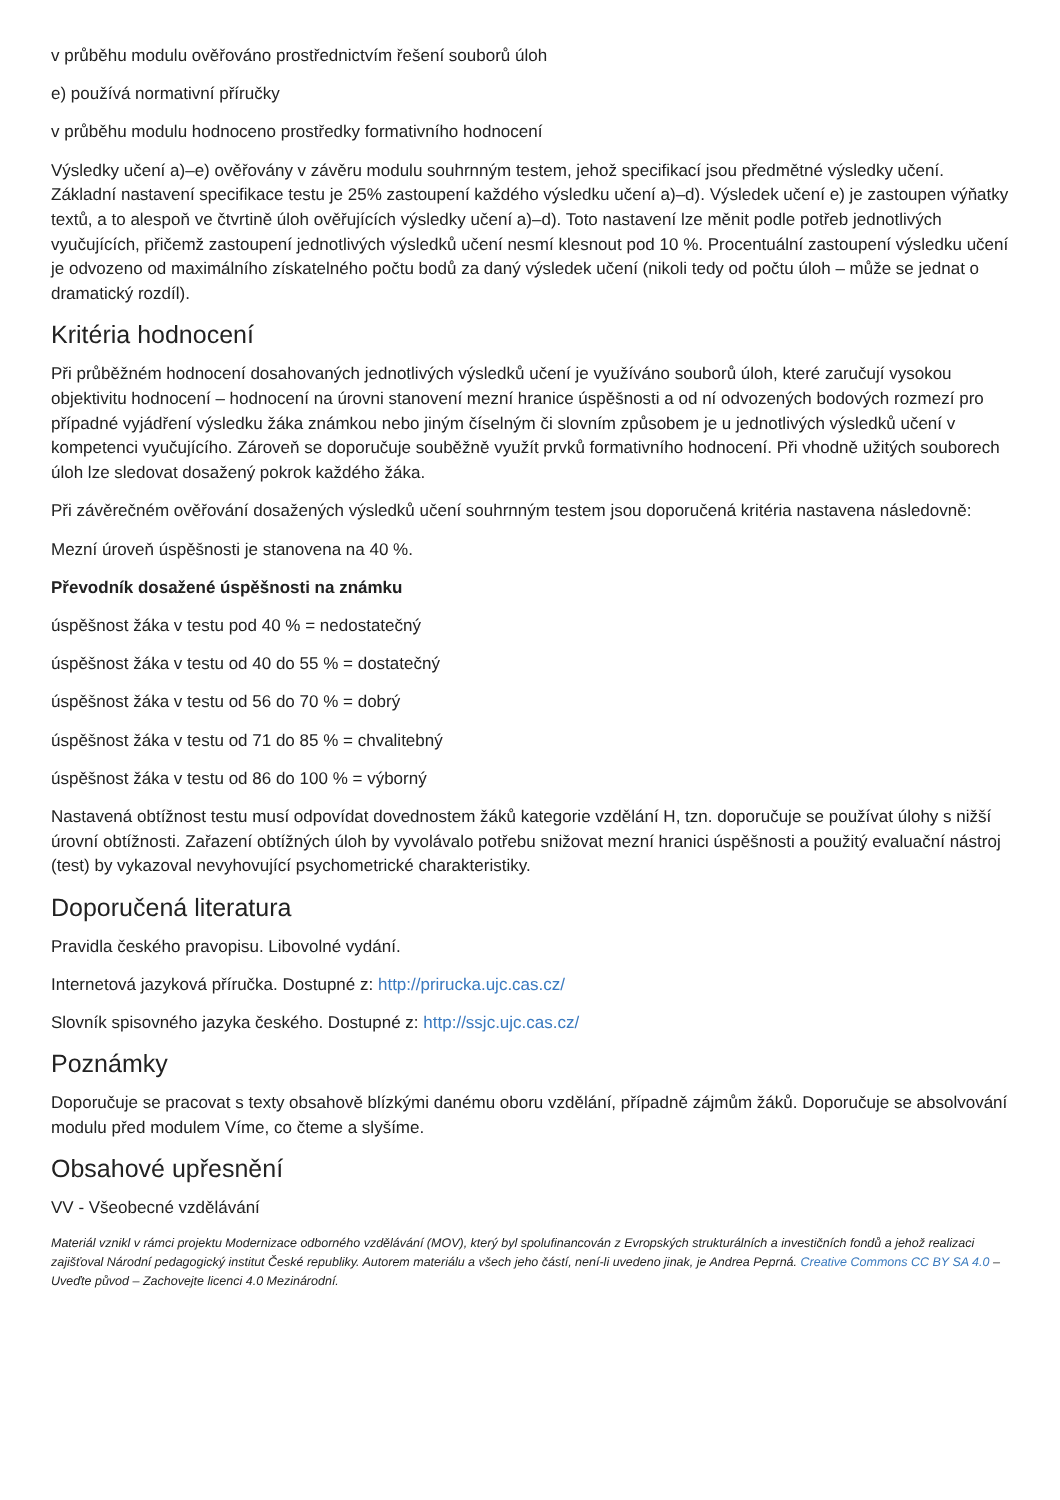v průběhu modulu ověřováno prostřednictvím řešení souborů úloh
e) používá normativní příručky
v průběhu modulu hodnoceno prostředky formativního hodnocení
Výsledky učení a)–e) ověřovány v závěru modulu souhrnným testem, jehož specifikací jsou předmětné výsledky učení. Základní nastavení specifikace testu je 25% zastoupení každého výsledku učení a)–d). Výsledek učení e) je zastoupen výňatky textů, a to alespoň ve čtvrtině úloh ověřujících výsledky učení a)–d). Toto nastavení lze měnit podle potřeb jednotlivých vyučujících, přičemž zastoupení jednotlivých výsledků učení nesmí klesnout pod 10 %. Procentuální zastoupení výsledku učení je odvozeno od maximálního získatelného počtu bodů za daný výsledek učení (nikoli tedy od počtu úloh – může se jednat o dramatický rozdíl).
Kritéria hodnocení
Při průběžném hodnocení dosahovaných jednotlivých výsledků učení je využíváno souborů úloh, které zaručují vysokou objektivitu hodnocení – hodnocení na úrovni stanovení mezní hranice úspěšnosti a od ní odvozených bodových rozmezí pro případné vyjádření výsledku žáka známkou nebo jiným číselným či slovním způsobem je u jednotlivých výsledků učení v kompetenci vyučujícího. Zároveň se doporučuje souběžně využít prvků formativního hodnocení. Při vhodně užitých souborech úloh lze sledovat dosažený pokrok každého žáka.
Při závěrečném ověřování dosažených výsledků učení souhrnným testem jsou doporučená kritéria nastavena následovně:
Mezní úroveň úspěšnosti je stanovena na 40 %.
Převodník dosažené úspěšnosti na známku
úspěšnost žáka v testu pod 40 % = nedostatečný
úspěšnost žáka v testu od 40 do 55 % = dostatečný
úspěšnost žáka v testu od 56 do 70 % = dobrý
úspěšnost žáka v testu od 71 do 85 % = chvalitebný
úspěšnost žáka v testu od 86 do 100 % = výborný
Nastavená obtížnost testu musí odpovídat dovednostem žáků kategorie vzdělání H, tzn. doporučuje se používat úlohy s nižší úrovní obtížnosti. Zařazení obtížných úloh by vyvolávalo potřebu snižovat mezní hranici úspěšnosti a použitý evaluační nástroj (test) by vykazoval nevyhovující psychometrické charakteristiky.
Doporučená literatura
Pravidla českého pravopisu. Libovolné vydání.
Internetová jazyková příručka. Dostupné z: http://prirucka.ujc.cas.cz/
Slovník spisovného jazyka českého. Dostupné z: http://ssjc.ujc.cas.cz/
Poznámky
Doporučuje se pracovat s texty obsahově blízkými danému oboru vzdělání, případně zájmům žáků. Doporučuje se absolvování modulu před modulem Víme, co čteme a slyšíme.
Obsahové upřesnění
VV - Všeobecné vzdělávání
Materiál vznikl v rámci projektu Modernizace odborného vzdělávání (MOV), který byl spolufinancován z Evropských strukturálních a investičních fondů a jehož realizaci zajišťoval Národní pedagogický institut České republiky. Autorem materiálu a všech jeho částí, není-li uvedeno jinak, je Andrea Peprná. Creative Commons CC BY SA 4.0 – Uveďte původ – Zachovejte licenci 4.0 Mezinárodní.